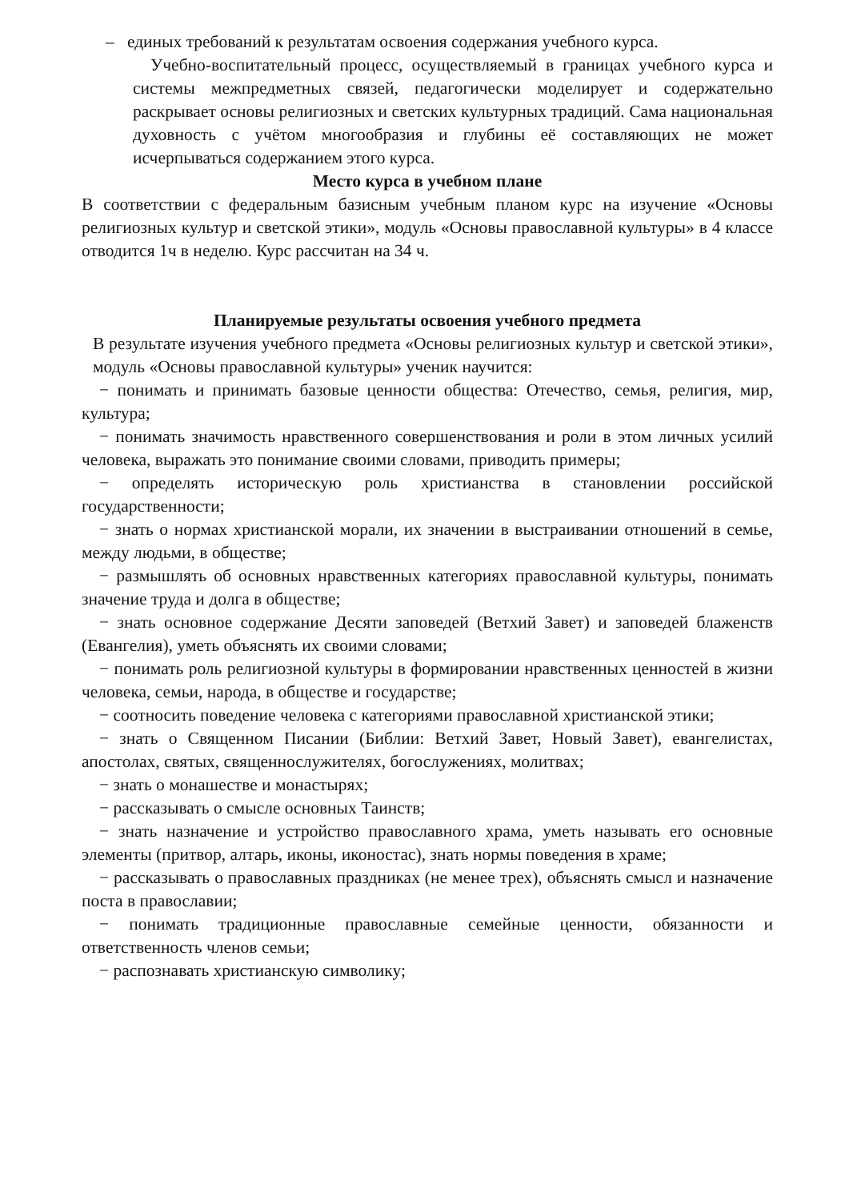– единых требований к результатам освоения содержания учебного курса.
Учебно-воспитательный процесс, осуществляемый в границах учебного курса и системы межпредметных связей, педагогически моделирует и содержательно раскрывает основы религиозных и светских культурных традиций. Сама национальная духовность с учётом многообразия и глубины её составляющих не может исчерпываться содержанием этого курса.
Место курса в учебном плане
В соответствии с федеральным базисным учебным планом курс на изучение «Основы религиозных культур и светской этики», модуль «Основы православной культуры» в 4 классе отводится 1ч в неделю. Курс рассчитан на 34 ч.
Планируемые результаты освоения учебного предмета
В результате изучения учебного предмета «Основы религиозных культур и светской этики», модуль «Основы православной культуры» ученик научится:
− понимать и принимать базовые ценности общества: Отечество, семья, религия, мир, культура;
− понимать значимость нравственного совершенствования и роли в этом личных усилий человека, выражать это понимание своими словами, приводить примеры;
− определять историческую роль христианства в становлении российской государственности;
− знать о нормах христианской морали, их значении в выстраивании отношений в семье, между людьми, в обществе;
− размышлять об основных нравственных категориях православной культуры, понимать значение труда и долга в обществе;
− знать основное содержание Десяти заповедей (Ветхий Завет) и заповедей блаженств (Евангелия), уметь объяснять их своими словами;
− понимать роль религиозной культуры в формировании нравственных ценностей в жизни человека, семьи, народа, в обществе и государстве;
− соотносить поведение человека с категориями православной христианской этики;
− знать о Священном Писании (Библии: Ветхий Завет, Новый Завет), евангелистах, апостолах, святых, священнослужителях, богослужениях, молитвах;
− знать о монашестве и монастырях;
− рассказывать о смысле основных Таинств;
− знать назначение и устройство православного храма, уметь называть его основные элементы (притвор, алтарь, иконы, иконостас), знать нормы поведения в храме;
− рассказывать о православных праздниках (не менее трех), объяснять смысл и назначение поста в православии;
− понимать традиционные православные семейные ценности, обязанности и ответственность членов семьи;
− распознавать христианскую символику;